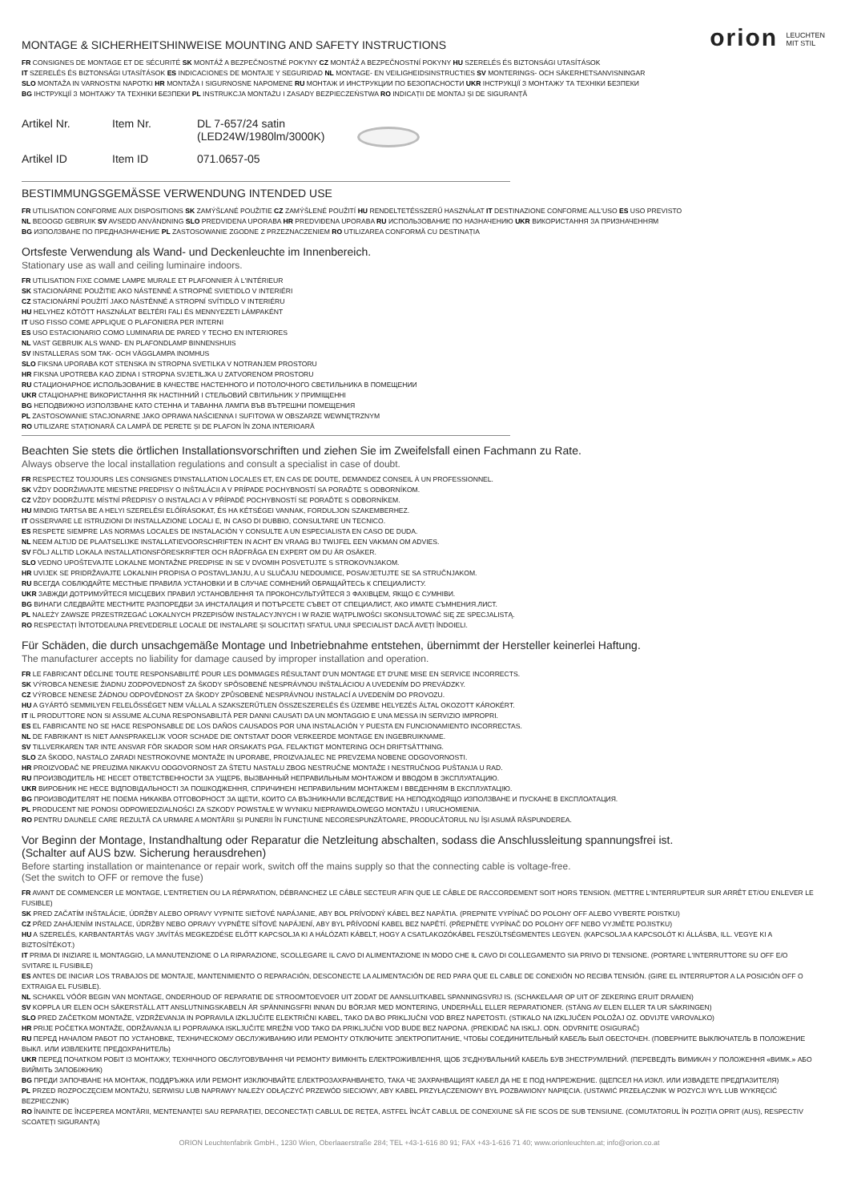orion LEUCHTEN
MIT STIL
MONTAGE & SICHERHEITSHINWEISE MOUNTING AND SAFETY INSTRUCTIONS
FR CONSIGNES DE MONTAGE ET DE SÉCURITÉ SK MONTÁŽ A BEZPEČNOSTNÉ POKYNY CZ MONTÁŽ A BEZPEČNOSTNÍ POKYNY HU SZERELÉS ÉS BIZTONSÁGI UTASÍTÁSOK
IT SZERELÉS ÉS BIZTONSÁGI UTASÍTÁSOK ES INDICACIONES DE MONTAJE Y SEGURIDAD NL MONTAGE- EN VEILIGHEIDSINSTRUCTIES SV MONTERINGS- OCH SÄKERHETSANVISNINGAR
SLO MONTAŽA IN VARNOSTNI NAPOTKI HR MONTAŽA I SIGURNOSNE NAPOMENE RU МОНТАЖ И ИНСТРУКЦИИ ПО БЕЗОПАСНОСТИ UKR ІНСТРУКЦІЇ З МОНТАЖУ ТА ТЕХНІКИ БЕЗПЕКИ
BG ІНСТРУКЦІЇ З МОНТАЖУ ТА ТЕХНІКИ БЕЗПЕКИ PL INSTRUKCJA MONTAŻU I ZASADY BEZPIECZEŃSTWA RO INDICAȚII DE MONTAJ ȘI DE SIGURANȚĂ
Artikel Nr.
Item Nr.
DL 7-657/24 satin
(LED24W/1980lm/3000K)
Artikel ID
Item ID
071.0657-05
BESTIMMUNGSGEMÄSSE VERWENDUNG INTENDED USE
FR UTILISATION CONFORME AUX DISPOSITIONS SK ZAMÝŠĽANÉ POUŽITIE CZ ZAMÝŠLENÉ POUŽITÍ HU RENDELTETÉSSZERŰ HASZNÁLAT IT DESTINAZIONE CONFORME ALL'USO ES USO PREVISTO
NL BEOOGD GEBRUIK SV AVSEDD ANVÄNDNING SLO PREDVIDENA UPORABA HR PREDVIĐENA UPORABA RU ИСПОЛЬЗОВАНИЕ ПО НАЗНАЧЕНИЮ UKR ВИКОРИСТАННЯ ЗА ПРИЗНАЧЕННЯМ
BG ИЗПОЛЗВАНЕ ПО ПРЕДНАЗНАЧЕНИЕ PL ZASTOSOWANIE ZGODNE Z PRZEZNACZENIEM RO UTILIZAREA CONFORMĂ CU DESTINAȚIA
Ortsfeste Verwendung als Wand- und Deckenleuchte im Innenbereich.
Stationary use as wall and ceiling luminaire indoors.
FR UTILISATION FIXE COMME LAMPE MURALE ET PLAFONNIER À L'INTÉRIEUR
SK STACIONÁRNE POUŽITIE AKO NÁSTENNÉ A STROPNÉ SVIETIDLO V INTERIÉRI
CZ STACIONÁRNÍ POUŽITÍ JAKO NÁSTĚNNÉ A STROPNÍ SVÍTIDLO V INTERIÉRU
HU HELYHEZ KÖTÖTT HASZNÁLAT BELTÉRI FALI ÉS MENNYEZETI LÁMPAKÉNT
IT USO FISSO COME APPLIQUE O PLAFONIERA PER INTERNI
ES USO ESTACIONARIO COMO LUMINARIA DE PARED Y TECHO EN INTERIORES
NL VAST GEBRUIK ALS WAND- EN PLAFONDLAMP BINNENSHUIS
SV INSTALLERAS SOM TAK- OCH VÄGGLAMPA INOMHUS
SLO FIKSNA UPORABA KOT STENSKA IN STROPNA SVETILKA V NOTRANJEM PROSTORU
HR FIKSNA UPOTREBA KAO ZIDNA I STROPNA SVJETILJKA U ZATVORENOM PROSTORU
RU СТАЦИОНАРНОЕ ИСПОЛЬЗОВАНИЕ В КАЧЕСТВЕ НАСТЕННОГО И ПОТОЛОЧНОГО СВЕТИЛЬНИКА В ПОМЕЩЕНИИ
UKR СТАЦІОНАРНЕ ВИКОРИСТАННЯ ЯК НАСТІННИЙ І СТЕЛЬОВИЙ СВІТИЛЬНИК У ПРИМІЩЕННІ
BG НЕПОДВИЖНО ИЗПОЛЗВАНЕ КАТО СТЕННА И ТАВАННА ЛАМПА ВЪВ ВЪТРЕШНИ ПОМЕЩЕНИЯ
PL ZASTOSOWANIE STACJONARNE JAKO OPRAWA NAŚCIENNA I SUFITOWA W OBSZARZE WEWNĘTRZNYM
RO UTILIZARE STAȚIONARĂ CA LAMPĂ DE PERETE ȘI DE PLAFON ÎN ZONA INTERIOARĂ
Beachten Sie stets die örtlichen Installationsvorschriften und ziehen Sie im Zweifelsfall einen Fachmann zu Rate.
Always observe the local installation regulations and consult a specialist in case of doubt.
FR RESPECTEZ TOUJOURS LES CONSIGNES D'INSTALLATION LOCALES ET, EN CAS DE DOUTE, DEMANDEZ CONSEIL À UN PROFESSIONNEL.
SK VŽDY DODRŽIAVAJTE MIESTNE PREDPISY O INŠTALÁCII A V PRÍPADE POCHYBNOSTÍ SA PORAĎTE S ODBORNÍKOM.
CZ VŽDY DODRŽUJTE MÍSTNÍ PŘEDPISY O INSTALACI A V PŘÍPADĚ POCHYBNOSTÍ SE PORAĎTE S ODBORNÍKEM.
HU MINDIG TARTSA BE A HELYI SZERELÉSI ELŐÍRÁSOKAT, ÉS HA KÉTSÉGEI VANNAK, FORDULJON SZAKEMBERHEZ.
IT OSSERVARE LE ISTRUZIONI DI INSTALLAZIONE LOCALI E, IN CASO DI DUBBIO, CONSULTARE UN TECNICO.
ES RESPETE SIEMPRE LAS NORMAS LOCALES DE INSTALACIÓN Y CONSULTE A UN ESPECIALISTA EN CASO DE DUDA.
NL NEEM ALTIJD DE PLAATSELIJKE INSTALLATIEVOORSCHRIFTEN IN ACHT EN VRAAG BIJ TWIJFEL EEN VAKMAN OM ADVIES.
SV FÖLJ ALLTID LOKALA INSTALLATIONSFÖRESKRIFTER OCH RÅDFRÅGA EN EXPERT OM DU ÄR OSÄKER.
SLO VEDNO UPOŠTEVAJTE LOKALNE MONTAŽNE PREDPISE IN SE V DVOMIH POSVETUJTE S STROKOVNJAKOM.
HR UVIJEK SE PRIDRŽAVAJTE LOKALNIH PROPISA O POSTAVLJANJU, A U SLUČAJU NEDOUMICE, POSAVJETUJTE SE SA STRUČNJAKOM.
RU ВСЕГДА СОБЛЮДАЙТЕ МЕСТНЫЕ ПРАВИЛА УСТАНОВКИ И В СЛУЧАЕ СОМНЕНИЙ ОБРАЩАЙТЕСЬ К СПЕЦИАЛИСТУ.
UKR ЗАВЖДИ ДОТРИМУЙТЕСЯ МІСЦЕВИХ ПРАВИЛ УСТАНОВЛЕННЯ ТА ПРОКОНСУЛЬТУЙТЕСЯ З ФАХІВЦЕМ, ЯКЩО Є СУМНІВИ.
BG ВИНАГИ СЛЕДВАЙТЕ МЕСТНИТЕ РАЗПОРЕДБИ ЗА ИНСТАЛАЦИЯ И ПОТЪРСЕТЕ СЪВЕТ ОТ СПЕЦИАЛИСТ, АКО ИМАТЕ СЪМНЕНИЯ.ЛИСТ.
PL NALEŻY ZAWSZE PRZESTRZEGAĆ LOKALNYCH PRZEPISÓW INSTALACYJNYCH I W RAZIE WĄTPLIWOŚCI SKONSULTOWAĆ SIĘ ZE SPECJALISTĄ.
RO RESPECTAȚI ÎNTOTDEAUNA PREVEDERILE LOCALE DE INSTALARE ȘI SOLICITAȚI SFATUL UNUI SPECIALIST DACĂ AVEȚI ÎNDOIELI.
Für Schäden, die durch unsachgemäße Montage und Inbetriebnahme entstehen, übernimmt der Hersteller keinerlei Haftung.
The manufacturer accepts no liability for damage caused by improper installation and operation.
FR LE FABRICANT DÉCLINE TOUTE RESPONSABILITÉ POUR LES DOMMAGES RÉSULTANT D'UN MONTAGE ET D'UNE MISE EN SERVICE INCORRECTS.
SK VÝROBCA NENESIE ŽIADNU ZODPOVEDNOSŤ ZA ŠKODY SPÔSOBENÉ NESPRÁVNOU INŠTALÁCIOU A UVEDENÍM DO PREVÁDZKY.
CZ VÝROBCE NENESE ŽÁDNOU ODPOVĚDNOST ZA ŠKODY ZPŮSOBENÉ NESPRÁVNOU INSTALACÍ A UVEDENÍM DO PROVOZU.
HU A GYÁRTÓ SEMMILYEN FELELŐSSÉGET NEM VÁLLAL A SZAKSZERŰTLEN ÖSSZESZERELÉS ÉS ÜZEMBE HELYEZÉS ÁLTAL OKOZOTT KÁROKÉRT.
IT IL PRODUTTORE NON SI ASSUME ALCUNA RESPONSABILITÀ PER DANNI CAUSATI DA UN MONTAGGIO E UNA MESSA IN SERVIZIO IMPROPRI.
ES EL FABRICANTE NO SE HACE RESPONSABLE DE LOS DAÑOS CAUSADOS POR UNA INSTALACIÓN Y PUESTA EN FUNCIONAMIENTO INCORRECTAS.
NL DE FABRIKANT IS NIET AANSPRAKELIJK VOOR SCHADE DIE ONTSTAAT DOOR VERKEERDE MONTAGE EN INGEBRUIKNAME.
SV TILLVERKAREN TAR INTE ANSVAR FÖR SKADOR SOM HAR ORSAKATS PGA. FELAKTIGT MONTERING OCH DRIFTSÄTTNING.
SLO ZA ŠKODO, NASTALO ZARADI NESTROKOVNE MONTAŽE IN UPORABE, PROIZVAJALEC NE PREVZEMA NOBENE ODGOVORNOSTI.
HR PROIZVOĐAČ NE PREUZIMA NIKAKVU ODGOVORNOST ZA ŠTETU NASTALU ZBOG NESTRUČNE MONTAŽE I NESTRUČNOG PUŠTANJA U RAD.
RU ПРОИЗВОДИТЕЛЬ НЕ НЕСЕТ ОТВЕТСТВЕННОСТИ ЗА УЩЕРБ, ВЫЗВАННЫЙ НЕПРАВИЛЬНЫМ МОНТАЖОМ И ВВОДОМ В ЭКСПЛУАТАЦИЮ.
UKR ВИРОБНИК НЕ НЕСЕ ВІДПОВІДАЛЬНОСТІ ЗА ПОШКОДЖЕННЯ, СПРИЧИНЕНІ НЕПРАВИЛЬНИМ МОНТАЖЕМ І ВВЕДЕННЯМ В ЕКСПЛУАТАЦІЮ.
BG ПРОИЗВОДИТЕЛЯТ НЕ ПОЕМА НИКАКВА ОТГОВОРНОСТ ЗА ЩЕТИ, КОИТО СА ВЪЗНИКНАЛИ ВСЛЕДСТВИЕ НА НЕПОДХОДЯЩО ИЗПОЛЗВАНЕ И ПУСКАНЕ В ЕКСПЛОАТАЦИЯ.
PL PRODUCENT NIE PONOSI ODPOWIEDZIALNOŚCI ZA SZKODY POWSTAŁE W WYNIKU NIEPRAWIDŁOWEGO MONTAŻU I URUCHOMIENIA.
RO PENTRU DAUNELE CARE REZULTĂ CA URMARE A MONTĂRII ȘI PUNERII ÎN FUNCȚIUNE NECORESPUNZĂTOARE, PRODUCĂTORUL NU ÎȘI ASUMĂ RĂSPUNDEREA.
Vor Beginn der Montage, Instandhaltung oder Reparatur die Netzleitung abschalten, sodass die Anschlussleitung spannungsfrei ist.
(Schalter auf AUS bzw. Sicherung herausdrehen)
Before starting installation or maintenance or repair work, switch off the mains supply so that the connecting cable is voltage-free.
(Set the switch to OFF or remove the fuse)
FR AVANT DE COMMENCER LE MONTAGE, L'ENTRETIEN OU LA RÉPARATION, DÉBRANCHEZ LE CÂBLE SECTEUR AFIN QUE LE CÂBLE DE RACCORDEMENT SOIT HORS TENSION. (METTRE L'INTERRUPTEUR SUR ARRÊT ET/OU ENLEVER LE FUSIBLE)
SK PRED ZAČATÍM INŠTALÁCIE, ÚDRŽBY ALEBO OPRAVY VYPNITE SIEŤOVÉ NAPÁJANIE, ABY BOL PRÍVODNÝ KÁBEL BEZ NAPÄTIA. (PREPNITE VYPÍNAČ DO POLOHY OFF ALEBO VYBERTE POISTKU)
CZ PŘED ZAHÁJENÍM INSTALACE, ÚDRŽBY NEBO OPRAVY VYPNĚTE SÍŤOVÉ NAPÁJENÍ, ABY BYL PŘÍVODNÍ KABEL BEZ NAPĚTÍ. (PŘEPNĚTE VYPÍNAČ DO POLOHY OFF NEBO VYJMĚTE POJISTKU)
HU A SZERELÉS, KARBANTARTÁS VAGY JAVÍTÁS MEGKEZDÉSE ELŐTT KAPCSOLJA KI A HÁLÓZATI KÁBELT, HOGY A CSATLAKOZÓKÁBEL FESZÜLTSÉGMENTES LEGYEN. (KAPCSOLJA A KAPCSOLÓT KI ÁLLÁSBA, ILL. VEGYE KI A BIZTOSÍTÉKOT.)
IT PRIMA DI INIZIARE IL MONTAGGIO, LA MANUTENZIONE O LA RIPARAZIONE, SCOLLEGARE IL CAVO DI ALIMENTAZIONE IN MODO CHE IL CAVO DI COLLEGAMENTO SIA PRIVO DI TENSIONE. (PORTARE L'INTERRUTTORE SU OFF E/O SVITARE IL FUSIBILE)
ES ANTES DE INICIAR LOS TRABAJOS DE MONTAJE, MANTENIMIENTO O REPARACIÓN, DESCONECTE LA ALIMENTACIÓN DE RED PARA QUE EL CABLE DE CONEXIÓN NO RECIBA TENSIÓN. (GIRE EL INTERRUPTOR A LA POSICIÓN OFF O EXTRAIGA EL FUSIBLE).
NL SCHAKEL VÓÓR BEGIN VAN MONTAGE, ONDERHOUD OF REPARATIE DE STROOMTOEVOER UIT ZODAT DE AANSLUITKABEL SPANNINGSVRIJ IS. (SCHAKELAAR OP UIT OF ZEKERING ERUIT DRAAIEN)
SV KOPPLA UR ELEN OCH SÄKERSTÄLL ATT ANSLUTNINGSKABELN ÄR SPÄNNINGSFRI INNAN DU BÖRJAR MED MONTERING, UNDERHÅLL ELLER REPARATIONER. (STÄNG AV ELEN ELLER TA UR SÄKRINGEN)
SLO PRED ZAČETKOM MONTAŽE, VZDRŽEVANJA IN POPRAVILA IZKLJUČITE ELEKTRIČNI KABEL, TAKO DA BO PRIKLJUČNI VOD BREZ NAPETOSTI. (STIKALO NA IZKLJUČEN POLOŽAJ OZ. ODVIJTE VAROVALKO)
HR PRIJE POČETKA MONTAŽE, ODRŽAVANJA ILI POPRAVAKA ISKLJUČITE MREŽNI VOD TAKO DA PRIKLJUČNI VOD BUDE BEZ NAPONA. (PREKIDAČ NA ISKLJ. ODN. ODVRNITE OSIGURAČ)
RU ПЕРЕД НАЧАЛОМ РАБОТ ПО УСТАНОВКЕ, ТЕХНИЧЕСКОМУ ОБСЛУЖИВАНИЮ ИЛИ РЕМОНТУ ОТКЛЮЧИТЕ ЭЛЕКТРОПИТАНИЕ, ЧТОБЫ СОЕДИНИТЕЛЬНЫЙ КАБЕЛЬ БЫЛ ОБЕСТОЧЕН. (ПОВЕРНИТЕ ВЫКЛЮЧАТЕЛЬ В ПОЛОЖЕНИЕ ВЫКЛ. ИЛИ ИЗВЛЕКИТЕ ПРЕДОХРАНИТЕЛЬ)
UKR ПЕРЕД ПОЧАТКОМ РОБІТ ІЗ МОНТАЖУ, ТЕХНІЧНОГО ОБСЛУГОВУВАННЯ ЧИ РЕМОНТУ ВИМКНІТЬ ЕЛЕКТРОЖИВЛЕННЯ, ЩОБ З'ЄДНУВАЛЬНИЙ КАБЕЛЬ БУВ ЗНЕСТРУМЛЕНИЙ. (ПЕРЕВЕДІТЬ ВИМИКАЧ У ПОЛОЖЕННЯ «ВИМК.» АБО ВИЙМІТЬ ЗАПОБІЖНИК)
BG ПРЕДИ ЗАПОЧВАНЕ НА МОНТАЖ, ПОДДРЪЖКА ИЛИ РЕМОНТ ИЗКЛЮЧВАЙТЕ ЕЛЕКТРОЗАХРАНВАНЕТО, ТАКА ЧЕ ЗАХРАНВАЩИЯТ КАБЕЛ ДА НЕ Е ПОД НАПРЕЖЕНИЕ. (ЩЕПСЕЛ НА ИЗКЛ. ИЛИ ИЗВАДЕТЕ ПРЕДПАЗИТЕЛЯ)
PL PRZED ROZPOCZĘCIEM MONTAŻU, SERWISU LUB NAPRAWY NALEŻY ODŁĄCZYĆ PRZEWÓD SIECIOWY, ABY KABEL PRZYŁĄCZENIOWY BYŁ POZBAWIONY NAPIĘCIA. (USTAWIĆ PRZEŁĄCZNIK W POZYCJI WYŁ LUB WYKRĘCIĆ BEZPIECZNIK)
RO ÎNAINTE DE ÎNCEPEREA MONTĂRII, MENTENANȚEI SAU REPARAȚIEI, DECONECTAȚI CABLUL DE REȚEA, ASTFEL ÎNCÂT CABLUL DE CONEXIUNE SĂ FIE SCOS DE SUB TENSIUNE. (COMUTATORUL ÎN POZIȚIA OPRIT (AUS), RESPECTIV SCOATEȚI SIGURANȚA)
ORION Leuchtenfabrik GmbH., 1230 Wien, Oberlaaerstraße 284; TEL +43-1-616 80 91; FAX +43-1-616 71 40; www.orionleuchten.at; info@orion.co.at